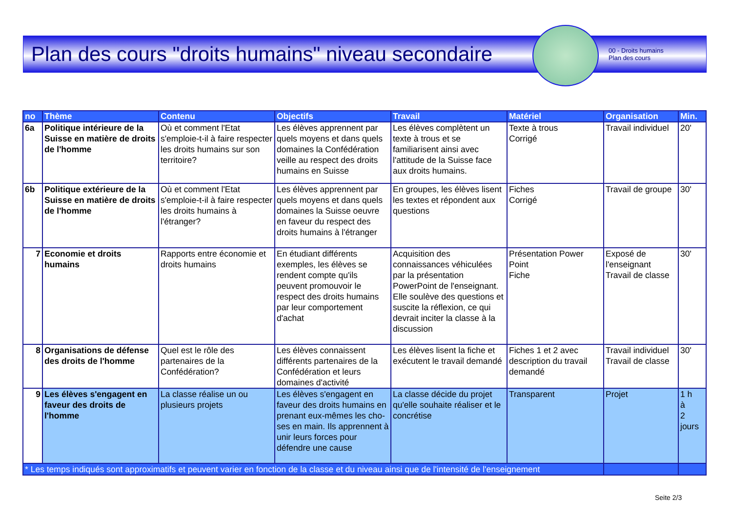Plan des cours "droits humains" niveau secondaire
00 - Droits humains
Plan des cours
| no | Thème | Contenu | Objectifs | Travail | Matériel | Organisation | Min. |
| --- | --- | --- | --- | --- | --- | --- | --- |
| 6a | Politique intérieure de la Suisse en matière de droits de l'homme | Où et comment l'Etat s'emploie-t-il à faire respecter les droits humains sur son territoire? | Les élèves apprennent par quels moyens et dans quels domaines la Confédération veille au respect des droits humains en Suisse | Les élèves complètent un texte à trous et se familiarisent ainsi avec l'attitude de la Suisse face aux droits humains. | Texte à trous Corrigé | Travail individuel | 20' |
| 6b | Politique extérieure de la Suisse en matière de droits de l'homme | Où et comment l'Etat s'emploie-t-il à faire respecter les droits humains à l'étranger? | Les élèves apprennent par quels moyens et dans quels domaines la Suisse oeuvre en faveur du respect des droits humains à l'étranger | En groupes, les élèves lisent les textes et répondent aux questions | Fiches Corrigé | Travail de groupe | 30' |
| 7 | Economie et droits humains | Rapports entre économie et droits humains | En étudiant différents exemples, les élèves se rendent compte qu'ils peuvent promouvoir le respect des droits humains par leur comportement d'achat | Acquisition des connaissances véhiculées par la présentation PowerPoint de l'enseignant. Elle soulève des questions et suscite la réflexion, ce qui devrait inciter la classe à la discussion | Présentation Power Point Fiche | Exposé de l'enseignant Travail de classe | 30' |
| 8 | Organisations de défense des droits de l'homme | Quel est le rôle des partenaires de la Confédération? | Les élèves connaissent différents partenaires de la Confédération et leurs domaines d'activité | Les élèves lisent la fiche et exécutent le travail demandé | Fiches 1 et 2 avec description du travail demandé | Travail individuel Travail de classe | 30' |
| 9 | Les élèves s'engagent en faveur des droits de l'homme | La classe réalise un ou plusieurs projets | Les élèves s'engagent en faveur des droits humains en prenant eux-mêmes les cho-ses en main. Ils apprennent à unir leurs forces pour défendre une cause | La classe décide du projet qu'elle souhaite réaliser et le concrétise | Transparent | Projet | 1 h à 2 jours |
| * Les temps indiqués sont approximatifs et peuvent varier en fonction de la classe et du niveau ainsi que de l'intensité de l'enseignement | | | | | | | |
Seite 2/3